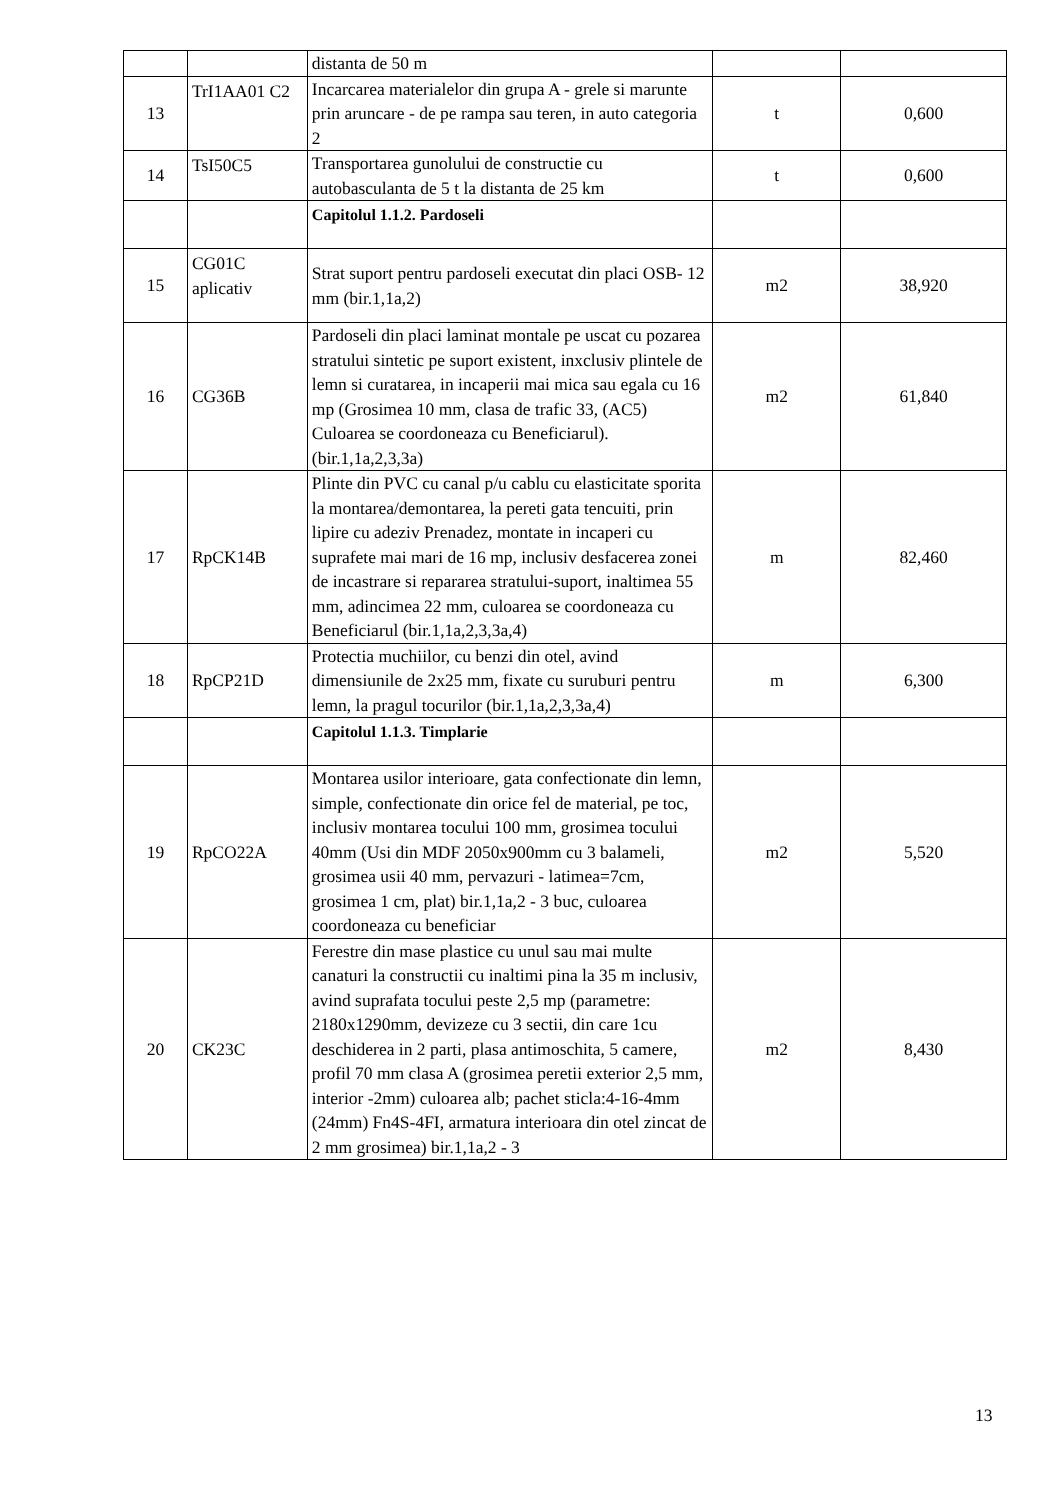| | | distanta de 50 m | | |
| 13 | TrI1AA01 C2 | Incarcarea materialelor din grupa A - grele si marunte prin aruncare - de pe rampa sau teren, in auto categoria 2 | t | 0,600 |
| 14 | TsI50C5 | Transportarea gunolului de constructie cu autobasculanta de 5 t la distanta de 25 km | t | 0,600 |
| | | Capitolul 1.1.2. Pardoseli | | |
| 15 | CG01C aplicativ | Strat suport pentru pardoseli executat din placi OSB- 12 mm (bir.1,1a,2) | m2 | 38,920 |
| 16 | CG36B | Pardoseli din placi laminat montale pe uscat cu pozarea stratului sintetic pe suport existent, inxclusiv plintele de lemn si curatarea, in incaperii mai mica sau egala cu 16 mp (Grosimea 10 mm, clasa de trafic 33, (AC5) Culoarea se coordoneaza cu Beneficiarul). (bir.1,1a,2,3,3a) | m2 | 61,840 |
| 17 | RpCK14B | Plinte din PVC cu canal p/u cablu cu elasticitate sporita la montarea/demontarea, la pereti gata tencuiti, prin lipire cu adeziv Prenadez, montate in incaperi cu suprafete mai mari de 16 mp, inclusiv desfacerea zonei de incastrare si repararea stratului-suport, inaltimea 55 mm, adincimea 22 mm, culoarea se coordoneaza cu Beneficiarul (bir.1,1a,2,3,3a,4) | m | 82,460 |
| 18 | RpCP21D | Protectia muchiilor, cu benzi din otel, avind dimensiunile de 2x25 mm, fixate cu suruburi pentru lemn, la pragul tocurilor (bir.1,1a,2,3,3a,4) | m | 6,300 |
| | | Capitolul 1.1.3. Timplarie | | |
| 19 | RpCO22A | Montarea usilor interioare, gata confectionate din lemn, simple, confectionate din orice fel de material, pe toc, inclusiv montarea tocului 100 mm, grosimea tocului 40mm (Usi din MDF 2050x900mm cu 3 balameli, grosimea usii 40 mm, pervazuri - latimea=7cm, grosimea 1 cm, plat) bir.1,1a,2 - 3 buc, culoarea coordoneaza cu beneficiar | m2 | 5,520 |
| 20 | CK23C | Ferestre din mase plastice cu unul sau mai multe canaturi la constructii cu inaltimi pina la 35 m inclusiv, avind suprafata tocului peste 2,5 mp (parametre: 2180x1290mm, devizeze cu 3 sectii, din care 1cu deschiderea in 2 parti, plasa antimoschita, 5 camere, profil 70 mm clasa A (grosimea peretii exterior 2,5 mm, interior -2mm) culoarea alb; pachet sticla:4-16-4mm (24mm) Fn4S-4FI, armatura interioara din otel zincat de 2 mm grosimea) bir.1,1a,2 - 3 | m2 | 8,430 |
13